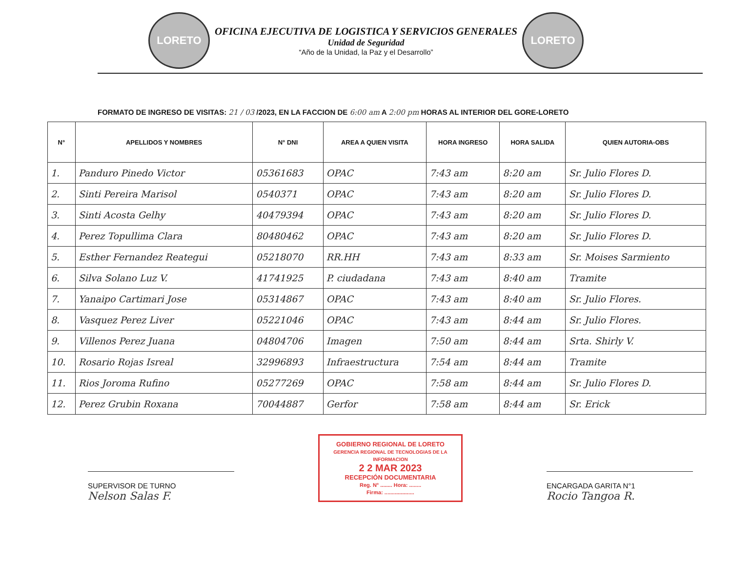LORETO
OFICINA EJECUTIVA DE LOGISTICA Y SERVICIOS GENERALES
Unidad de Seguridad
“Año de la Unidad, la Paz y el Desarrollo”
LORETO
FORMATO DE INGRESO DE VISITAS: 21 / 03 /2023, EN LA FACCION DE 6:00 am A 2:00 pm HORAS AL INTERIOR DEL GORE-LORETO
| N° | APELLIDOS Y NOMBRES | N° DNI | AREA A QUIEN VISITA | HORA INGRESO | HORA SALIDA | QUIEN AUTORIA-OBS |
| --- | --- | --- | --- | --- | --- | --- |
| 1. | Panduro Pinedo Victor | 05361683 | OPAC | 7:43 am | 8:20 am | Sr. Julio Flores D. |
| 2. | Sinti Pereira Marisol | 0540371 | OPAC | 7:43 am | 8:20 am | Sr. Julio Flores D. |
| 3. | Sinti Acosta Gelhy | 40479394 | OPAC | 7:43 am | 8:20 am | Sr. Julio Flores D. |
| 4. | Perez Topullima Clara | 80480462 | OPAC | 7:43 am | 8:20 am | Sr. Julio Flores D. |
| 5. | Esther Fernandez Reategui | 05218070 | RR.HH | 7:43 am | 8:33 am | Sr. Moises Sarmiento |
| 6. | Silva Solano Luz V. | 41741925 | P. ciudadana | 7:43 am | 8:40 am | Tramite |
| 7. | Yanaipo Cartimari Jose | 05314867 | OPAC | 7:43 am | 8:40 am | Sr. Julio Flores. |
| 8. | Vasquez Perez Liver | 05221046 | OPAC | 7:43 am | 8:44 am | Sr. Julio Flores. |
| 9. | Villenos Perez Juana | 04804706 | Imagen | 7:50 am | 8:44 am | Srta. Shirly V. |
| 10. | Rosario Rojas Isreal | 32996893 | Infraestructura | 7:54 am | 8:44 am | Tramite |
| 11. | Rios Joroma Rufino | 05277269 | OPAC | 7:58 am | 8:44 am | Sr. Julio Flores D. |
| 12. | Perez Grubin Roxana | 70044887 | Gerfor | 7:58 am | 8:44 am | Sr. Erick |
SUPERVISOR DE TURNO
Nelson Salas F.
GOBIERNO REGIONAL DE LORETO
GERENCIA REGIONAL DE TECNOLOGIAS DE LA INFORMACION
2 2 MAR 2023
RECEPCIÓN DOCUMENTARIA
Reg. N° ........ Hora: ........
Firma: ....................
ENCARGADA GARITA N°1
Rocio Tangoa R.